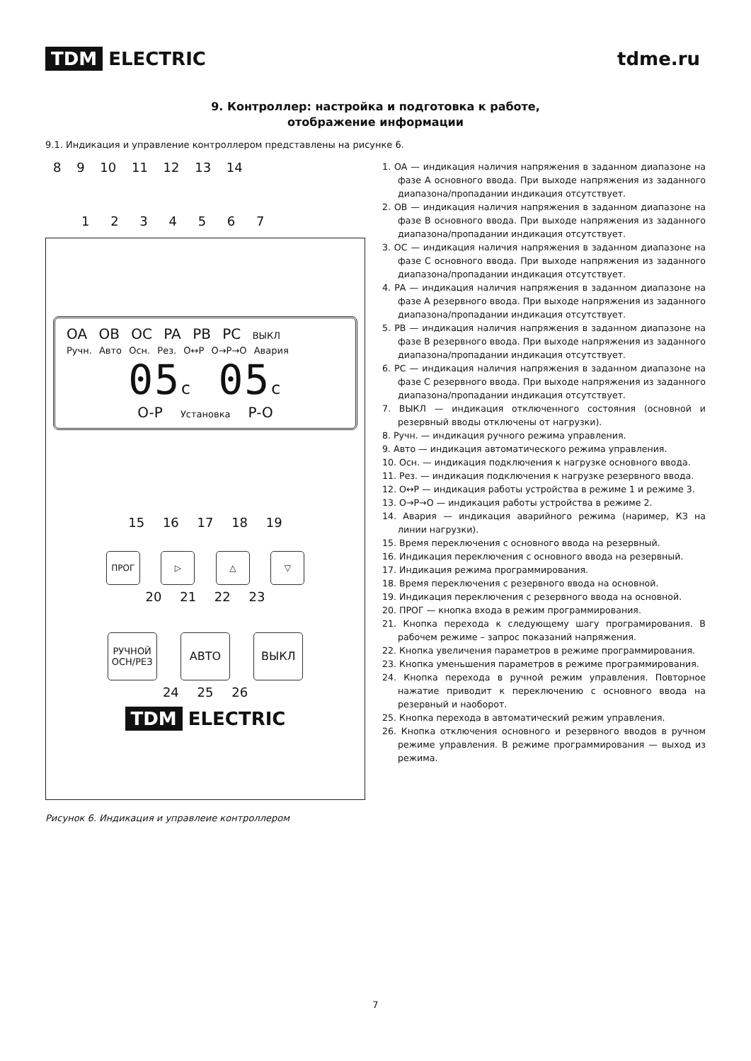TDM ELECTRIC tdme.ru
9. Контроллер: настройка и подготовка к работе,
отображение информации
9.1. Индикация и управление контроллером представлены на рисунке 6.
8 9 10 11 12 13 14
1 2 3 4 5 6 7
OA OB OC PA PB PC ВЫКЛ
Ручн. Авто Осн. Рез. O↔P O→P→O Авария
05c 05c
O-P Установка P-O
15 16 17 18 19
ПРОГ ▷ △ ▽
20 21 22 23
РУЧНОЙ
ОСН/РЕЗ
АВТО ВЫКЛ
24 25 26
TDM ELECTRIC
Рисунок 6. Индикация и управлеие контроллером
1. ОА — индикация наличия напряжения в заданном диапазоне на фазе А основного ввода. При выходе напряжения из заданного диапазона/пропадании индикация отсутствует.
2. ОВ — индикация наличия напряжения в заданном диапазоне на фазе В основного ввода. При выходе напряжения из заданного диапазона/пропадании индикация отсутствует.
3. ОС — индикация наличия напряжения в заданном диапазоне на фазе С основного ввода. При выходе напряжения из заданного диапазона/пропадании индикация отсутствует.
4. РА — индикация наличия напряжения в заданном диапазоне на фазе А резервного ввода. При выходе напряжения из заданного диапазона/пропадании индикация отсутствует.
5. РВ — индикация наличия напряжения в заданном диапазоне на фазе В резервного ввода. При выходе напряжения из заданного диапазона/пропадании индикация отсутствует.
6. РС — индикация наличия напряжения в заданном диапазоне на фазе С резервного ввода. При выходе напряжения из заданного диапазона/пропадании индикация отсутствует.
7. ВЫКЛ — индикация отключенного состояния (основной и резервный вводы отключены от нагрузки).
8. Ручн. — индикация ручного режима управления.
9. Авто — индикация автоматического режима управления.
10. Осн. — индикация подключения к нагрузке основного ввода.
11. Рез. — индикация подключения к нагрузке резервного ввода.
12. О↔Р — индикация работы устройства в режиме 1 и режиме 3.
13. О→Р→О — индикация работы устройства в режиме 2.
14. Авария — индикация аварийного режима (наример, КЗ на линии нагрузки).
15. Время переключения с основного ввода на резервный.
16. Индикация переключения с основного ввода на резервный.
17. Индикация режима программирования.
18. Время переключения с резервного ввода на основной.
19. Индикация переключения с резервного ввода на основной.
20. ПРОГ — кнопка входа в режим программирования.
21. Кнопка перехода к следующему шагу програмирования. В рабочем режиме – запрос показаний напряжения.
22. Кнопка увеличения параметров в режиме программирования.
23. Кнопка уменьшения параметров в режиме программирования.
24. Кнопка перехода в ручной режим управления. Повторное нажатие приводит к переключению с основного ввода на резервный и наоборот.
25. Кнопка перехода в автоматический режим управления.
26. Кнопка отключения основного и резервного вводов в ручном режиме управления. В режиме программирования — выход из режима.
7